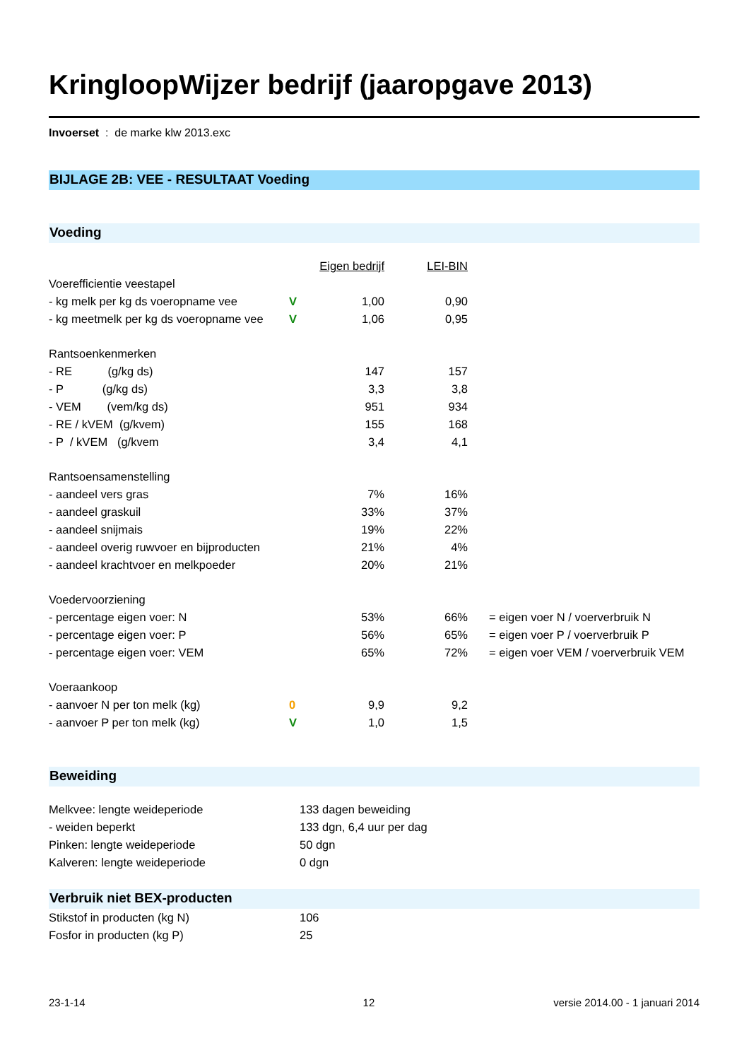KringloopWijzer bedrijf (jaaropgave 2013)
Invoerset : de marke klw 2013.exc
BIJLAGE 2B: VEE - RESULTAAT Voeding
Voeding
| | | Eigen bedrijf | LEI-BIN | |
| Voerefficientie veestapel | | | | |
| - kg melk per kg ds voeropname vee | V | 1,00 | 0,90 | |
| - kg meetmelk per kg ds voeropname vee | V | 1,06 | 0,95 | |
| Rantsoenkenmerken | | | | |
| - RE (g/kg ds) | | 147 | 157 | |
| - P (g/kg ds) | | 3,3 | 3,8 | |
| - VEM (vem/kg ds) | | 951 | 934 | |
| - RE / kVEM (g/kvem) | | 155 | 168 | |
| - P / kVEM (g/kvem | | 3,4 | 4,1 | |
| Rantsoensamenstelling | | | | |
| - aandeel vers gras | | 7% | 16% | |
| - aandeel graskuil | | 33% | 37% | |
| - aandeel snijmais | | 19% | 22% | |
| - aandeel overig ruwvoer en bijproducten | | 21% | 4% | |
| - aandeel krachtvoer en melkpoeder | | 20% | 21% | |
| Voedervoorziening | | | | |
| - percentage eigen voer: N | | 53% | 66% | = eigen voer N / voerverbruik N |
| - percentage eigen voer: P | | 56% | 65% | = eigen voer P / voerverbruik P |
| - percentage eigen voer: VEM | | 65% | 72% | = eigen voer VEM / voerverbruik VEM |
| Voeraankoop | | | | |
| - aanvoer N per ton melk (kg) | 0 | 9,9 | 9,2 | |
| - aanvoer P per ton melk (kg) | V | 1,0 | 1,5 | |
Beweiding
| Melkvee: lengte weideperiode | 133 dagen beweiding |
| - weiden beperkt | 133 dgn, 6,4 uur per dag |
| Pinken: lengte weideperiode | 50 dgn |
| Kalveren: lengte weideperiode | 0 dgn |
Verbruik niet BEX-producten
| Stikstof in producten (kg N) | 106 |
| Fosfor in producten (kg P) | 25 |
23-1-14 12 versie 2014.00 - 1 januari 2014